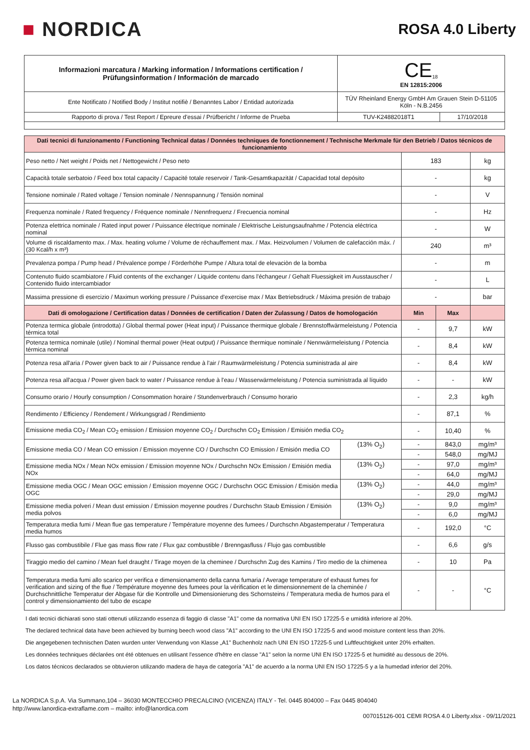■ NORDICA
ROSA 4.0 Liberty
| Informazioni marcatura / Marking information / Informations certification / Prüfungsinformation / Información de marcado | CE<sub>18</sub> EN 12815:2006 | |
| Ente Notificato / Notified Body / Institut notifiè / Benanntes Labor / Entidad autorizada | TÜV Rheinland Energy GmbH Am Grauen Stein D-51105 Köln - N.B.2456 | |
| Rapporto di prova / Test Report / Epreure d'essai / Prüfbericht / Informe de Prueba | TUV-K24882018T1 | 17/10/2018 |
| Dati tecnici di funzionamento / Functioning Technical datas / Données techniques de fonctionnement / Technische Merkmale für den Betrieb / Datos técnicos de funcionamiento | | | | |
| Peso netto / Net weight / Poids net / Nettogewicht / Peso neto | | 183 | | kg |
| Capacità totale serbatoio / Feed box total capacity / Capacité totale reservoir / Tank-Gesamtkapazität / Capacidad total depósito | | - | | kg |
| Tensione nominale / Rated voltage / Tension nominale / Nennspannung / Tensión nominal | | - | | V |
| Frequenza nominale / Rated frequency / Fréquence nominale / Nennfrequenz / Frecuencia nominal | | - | | Hz |
| Potenza elettrica nominale / Rated input power / Puissance électrique nominale / Elektrische Leistungsaufnahme / Potencia eléctrica nominal | | - | | W |
| Volume di riscaldamento max. / Max. heating volume / Volume de réchauffement max. / Max. Heizvolumen / Volumen de calefacción máx. / (30 Kcal/h x m³) | | 240 | | m³ |
| Prevalenza pompa / Pump head / Prévalence pompe / Förderhöhe Pumpe / Altura total de elevaciòn de la bomba | | - | | m |
| Contenuto fluido scambiatore / Fluid contents of the exchanger / Liquide contenu dans l'échangeur / Gehalt Fluessigkeit im Ausstauscher / Contenido fluido intercambiador | | - | | L |
| Massima pressione di esercizio / Maximun working pressure / Puissance d'exercise max / Max Betriebsdruck / Máxima presión de trabajo | | - | | bar |
| Dati di omologazione / Certification datas / Données de certification / Daten der Zulassung / Datos de homologación | | Min | Max | |
| Potenza termica globale (introdotta) / Global thermal power (Heat input) / Puissance thermique globale / Brennstoffwärmeleistung / Potencia térmica total | | - | 9,7 | kW |
| Potenza termica nominale (utile) / Nominal thermal power (Heat output) / Puissance thermique nominale / Nennwärmeleistung / Potencia térmica nominal | | - | 8,4 | kW |
| Potenza resa all'aria / Power given back to air / Puissance rendue à l'air / Raumwärmeleistung / Potencia suministrada al aire | | - | 8,4 | kW |
| Potenza resa all'acqua / Power given back to water / Puissance rendue à l'eau / Wasserwärmeleistung / Potencia suministrada al líquido | | - | - | kW |
| Consumo orario / Hourly consumption / Consommation horaire / Stundenverbrauch / Consumo horario | | - | 2,3 | kg/h |
| Rendimento / Efficiency / Rendement / Wirkungsgrad / Rendimiento | | - | 87,1 | % |
| Emissione media CO<sub>2</sub> / Mean CO<sub>2</sub> emission / Emission moyenne CO<sub>2</sub> / Durchschn CO<sub>2</sub> Emission / Emisión media CO<sub>2</sub> | | - | 10,40 | % |
| Emissione media CO / Mean CO emission / Emission moyenne CO / Durchschn CO Emission / Emisión media CO | (13% O<sub>2</sub>) | - | 843,0 | mg/m³ |
| | | - | 548,0 | mg/MJ |
| Emissione media NOx / Mean NOx emission / Emission moyenne NOx / Durchschn NOx Emission / Emisión media NOx | (13% O<sub>2</sub>) | - | 97,0 | mg/m³ |
| | | - | 64,0 | mg/MJ |
| Emissione media OGC / Mean OGC emission / Emission moyenne OGC / Durchschn OGC Emission / Emisión media OGC | (13% O<sub>2</sub>) | - | 44,0 | mg/m³ |
| | | - | 29,0 | mg/MJ |
| Emissione media polveri / Mean dust emission / Emission moyenne poudres / Durchschn Staub Emission / Emisión media polvos | (13% O<sub>2</sub>) | - | 9,0 | mg/m³ |
| | | - | 6,0 | mg/MJ |
| Temperatura media fumi / Mean flue gas temperature / Température moyenne des fumees / Durchschn Abgastemperatur / Temperatura media humos | | - | 192,0 | °C |
| Flusso gas combustibile / Flue gas mass flow rate / Flux gaz combustible / Brenngasfluss / Flujo gas combustible | | - | 6,6 | g/s |
| Tiraggio medio del camino / Mean fuel draught / Tirage moyen de la cheminee / Durchschn Zug des Kamins / Tiro medio de la chimenea | | - | 10 | Pa |
| Temperatura media fumi allo scarico per verifica e dimensionamento della canna fumaria / Average temperature of exhaust fumes for verification and sizing of the flue / Température moyenne des fumees pour la vérification et le dimensionnement de la cheminée / Durchschnittliche Temperatur der Abgase für die Kontrolle und Dimensionierung des Schornsteins / Temperatura media de humos para el control y dimensionamiento del tubo de escape | | - | - | °C |
I dati tecnici dichiarati sono stati ottenuti utilizzando essenza di faggio di classe "A1" come da normativa UNI EN ISO 17225-5 e umidità inferiore al 20%.
The declared technical data have been achieved by burning beech wood class "A1" according to the UNI EN ISO 17225-5 and wood moisture content less than 20%.
Die angegebenen technischen Daten wurden unter Verwendung von Klasse „A1" Buchenholz nach UNI EN ISO 17225-5 und Luftfeuchtigkeit unter 20% erhalten.
Les données techniques déclarées ont été obtenues en utilisant l'essence d'hêtre en classe "A1" selon la norme UNI EN ISO 17225-5 et humidité au dessous de 20%.
Los datos técnicos declarados se obtuvieron utilizando madera de haya de categoría "A1" de acuerdo a la norma UNI EN ISO 17225-5 y a la humedad inferior del 20%.
La NORDICA S.p.A. Via Summano,104 – 36030 MONTECCHIO PRECALCINO (VICENZA) ITALY - Tel. 0445 804000 – Fax 0445 804040
http://www.lanordica-extraflame.com – mailto: info@lanordica.com
007015126-001 CEMI ROSA 4.0 Liberty.xlsx - 09/11/2021